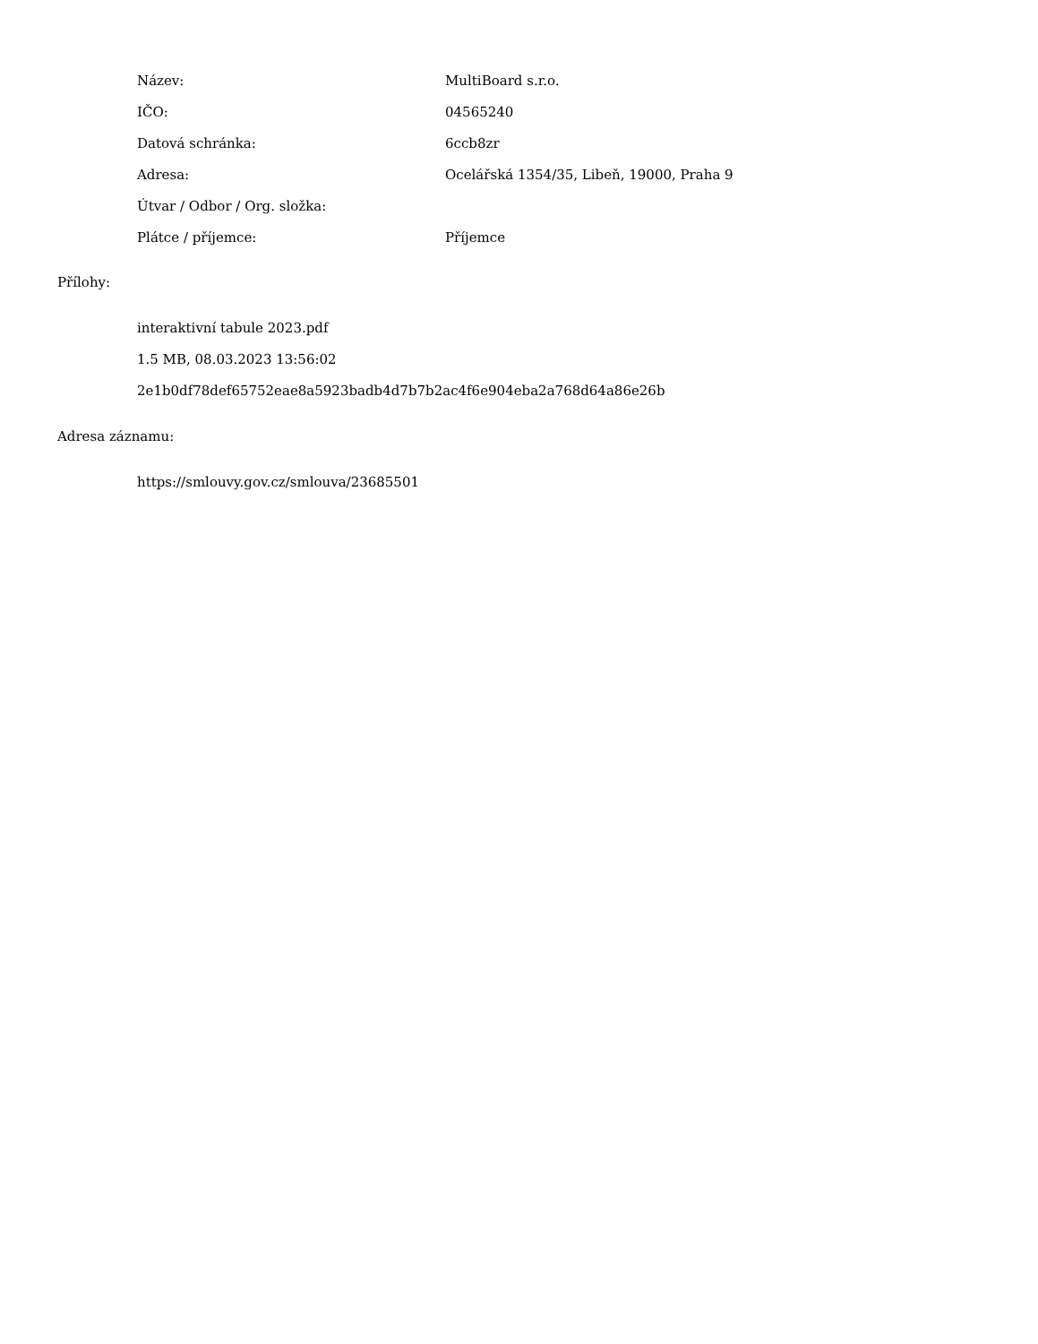| Název: | MultiBoard s.r.o. |
| IČO: | 04565240 |
| Datová schránka: | 6ccb8zr |
| Adresa: | Ocelářská 1354/35, Libeň, 19000, Praha 9 |
| Útvar / Odbor / Org. složka: | |
| Plátce / příjemce: | Příjemce |
Přílohy:
interaktivní tabule 2023.pdf
1.5 MB, 08.03.2023 13:56:02
2e1b0df78def65752eae8a5923badb4d7b7b2ac4f6e904eba2a768d64a86e26b
Adresa záznamu:
https://smlouvy.gov.cz/smlouva/23685501